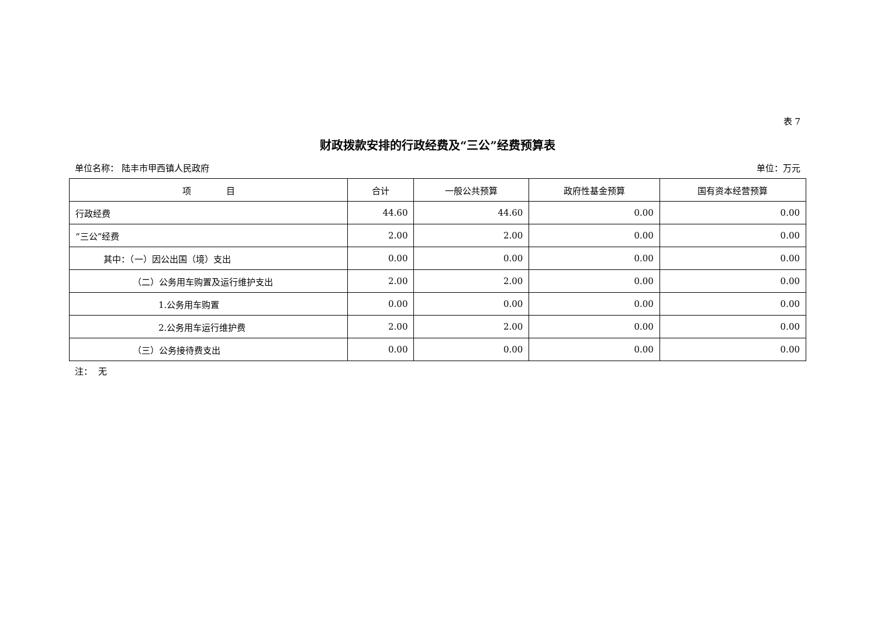表 7
财政拨款安排的行政经费及“三公”经费预算表
单位名称： 陆丰市甲西镇人民政府 单位：万元
| 项 目 | 合计 | 一般公共预算 | 政府性基金预算 | 国有资本经营预算 |
| --- | --- | --- | --- | --- |
| 行政经费 | 44.60 | 44.60 | 0.00 | 0.00 |
| “三公”经费 | 2.00 | 2.00 | 0.00 | 0.00 |
| 其中：（一）因公出国（境）支出 | 0.00 | 0.00 | 0.00 | 0.00 |
| （二）公务用车购置及运行维护支出 | 2.00 | 2.00 | 0.00 | 0.00 |
| 1.公务用车购置 | 0.00 | 0.00 | 0.00 | 0.00 |
| 2.公务用车运行维护费 | 2.00 | 2.00 | 0.00 | 0.00 |
| （三）公务接待费支出 | 0.00 | 0.00 | 0.00 | 0.00 |
注： 无